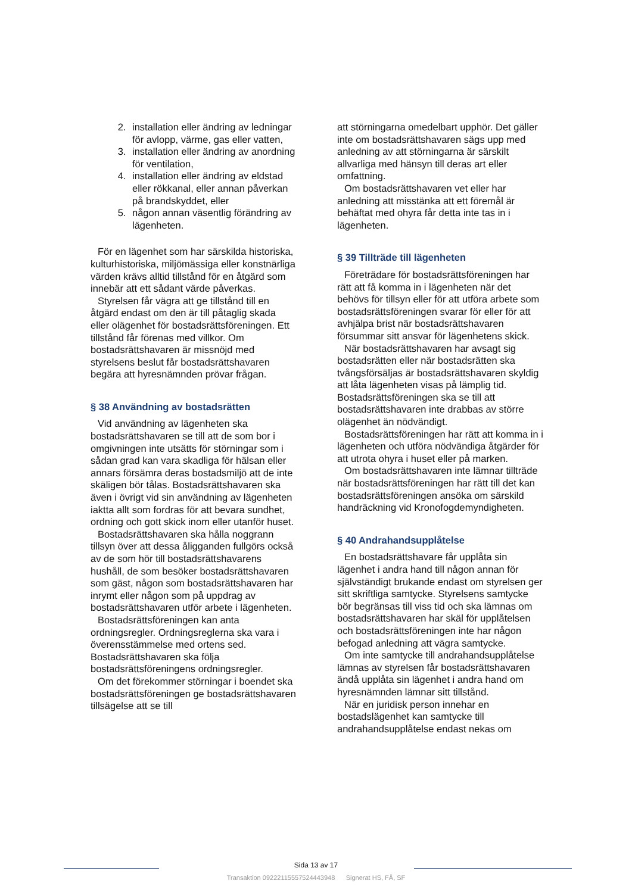2. installation eller ändring av ledningar för avlopp, värme, gas eller vatten,
3. installation eller ändring av anordning för ventilation,
4. installation eller ändring av eldstad eller rökkanal, eller annan påverkan på brandskyddet, eller
5. någon annan väsentlig förändring av lägenheten.
För en lägenhet som har särskilda historiska, kulturhistoriska, miljömässiga eller konstnärliga värden krävs alltid tillstånd för en åtgärd som innebär att ett sådant värde påverkas.
Styrelsen får vägra att ge tillstånd till en åtgärd endast om den är till påtaglig skada eller olägenhet för bostadsrättsföreningen. Ett tillstånd får förenas med villkor. Om bostadsrättshavaren är missnöjd med styrelsens beslut får bostadsrättshavaren begära att hyresnämnden prövar frågan.
§ 38 Användning av bostadsrätten
Vid användning av lägenheten ska bostadsrättshavaren se till att de som bor i omgivningen inte utsätts för störningar som i sådan grad kan vara skadliga för hälsan eller annars försämra deras bostadsmiljö att de inte skäligen bör tålas. Bostadsrättshavaren ska även i övrigt vid sin användning av lägenheten iaktta allt som fordras för att bevara sundhet, ordning och gott skick inom eller utanför huset.
Bostadsrättshavaren ska hålla noggrann tillsyn över att dessa åligganden fullgörs också av de som hör till bostadsrättshavarens hushåll, de som besöker bostadsrättshavaren som gäst, någon som bostadsrättshavaren har inrymt eller någon som på uppdrag av bostadsrättshavaren utför arbete i lägenheten.
Bostadsrättsföreningen kan anta ordningsregler. Ordningsreglerna ska vara i överensstämmelse med ortens sed. Bostadsrättshavaren ska följa bostadsrättsföreningens ordningsregler.
Om det förekommer störningar i boendet ska bostadsrättsföreningen ge bostadsrättshavaren tillsägelse att se till
att störningarna omedelbart upphör. Det gäller inte om bostadsrättshavaren sägs upp med anledning av att störningarna är särskilt allvarliga med hänsyn till deras art eller omfattning.
Om bostadsrättshavaren vet eller har anledning att misstänka att ett föremål är behäftat med ohyra får detta inte tas in i lägenheten.
§ 39 Tillträde till lägenheten
Företrädare för bostadsrättsföreningen har rätt att få komma in i lägenheten när det behövs för tillsyn eller för att utföra arbete som bostadsrättsföreningen svarar för eller för att avhjälpa brist när bostadsrättshavaren försummar sitt ansvar för lägenhetens skick.
När bostadsrättshavaren har avsagt sig bostadsrätten eller när bostadsrätten ska tvångsförsäljas är bostadsrättshavaren skyldig att låta lägenheten visas på lämplig tid. Bostadsrättsföreningen ska se till att bostadsrättshavaren inte drabbas av större olägenhet än nödvändigt.
Bostadsrättsföreningen har rätt att komma in i lägenheten och utföra nödvändiga åtgärder för att utrota ohyra i huset eller på marken.
Om bostadsrättshavaren inte lämnar tillträde när bostadsrättsföreningen har rätt till det kan bostadsrättsföreningen ansöka om särskild handräckning vid Kronofogdemyndigheten.
§ 40 Andrahandsupplåtelse
En bostadsrättshavare får upplåta sin lägenhet i andra hand till någon annan för självständigt brukande endast om styrelsen ger sitt skriftliga samtycke. Styrelsens samtycke bör begränsas till viss tid och ska lämnas om bostadsrättshavaren har skäl för upplåtelsen och bostadsrättsföreningen inte har någon befogad anledning att vägra samtycke.
Om inte samtycke till andrahandsupplåtelse lämnas av styrelsen får bostadsrättshavaren ändå upplåta sin lägenhet i andra hand om hyresnämnden lämnar sitt tillstånd.
När en juridisk person innehar en bostadslägenhet kan samtycke till andrahandsupplåtelse endast nekas om
Sida 13 av 17
Transaktion 09222115557524443948 Signerat HS, FÅ, SF